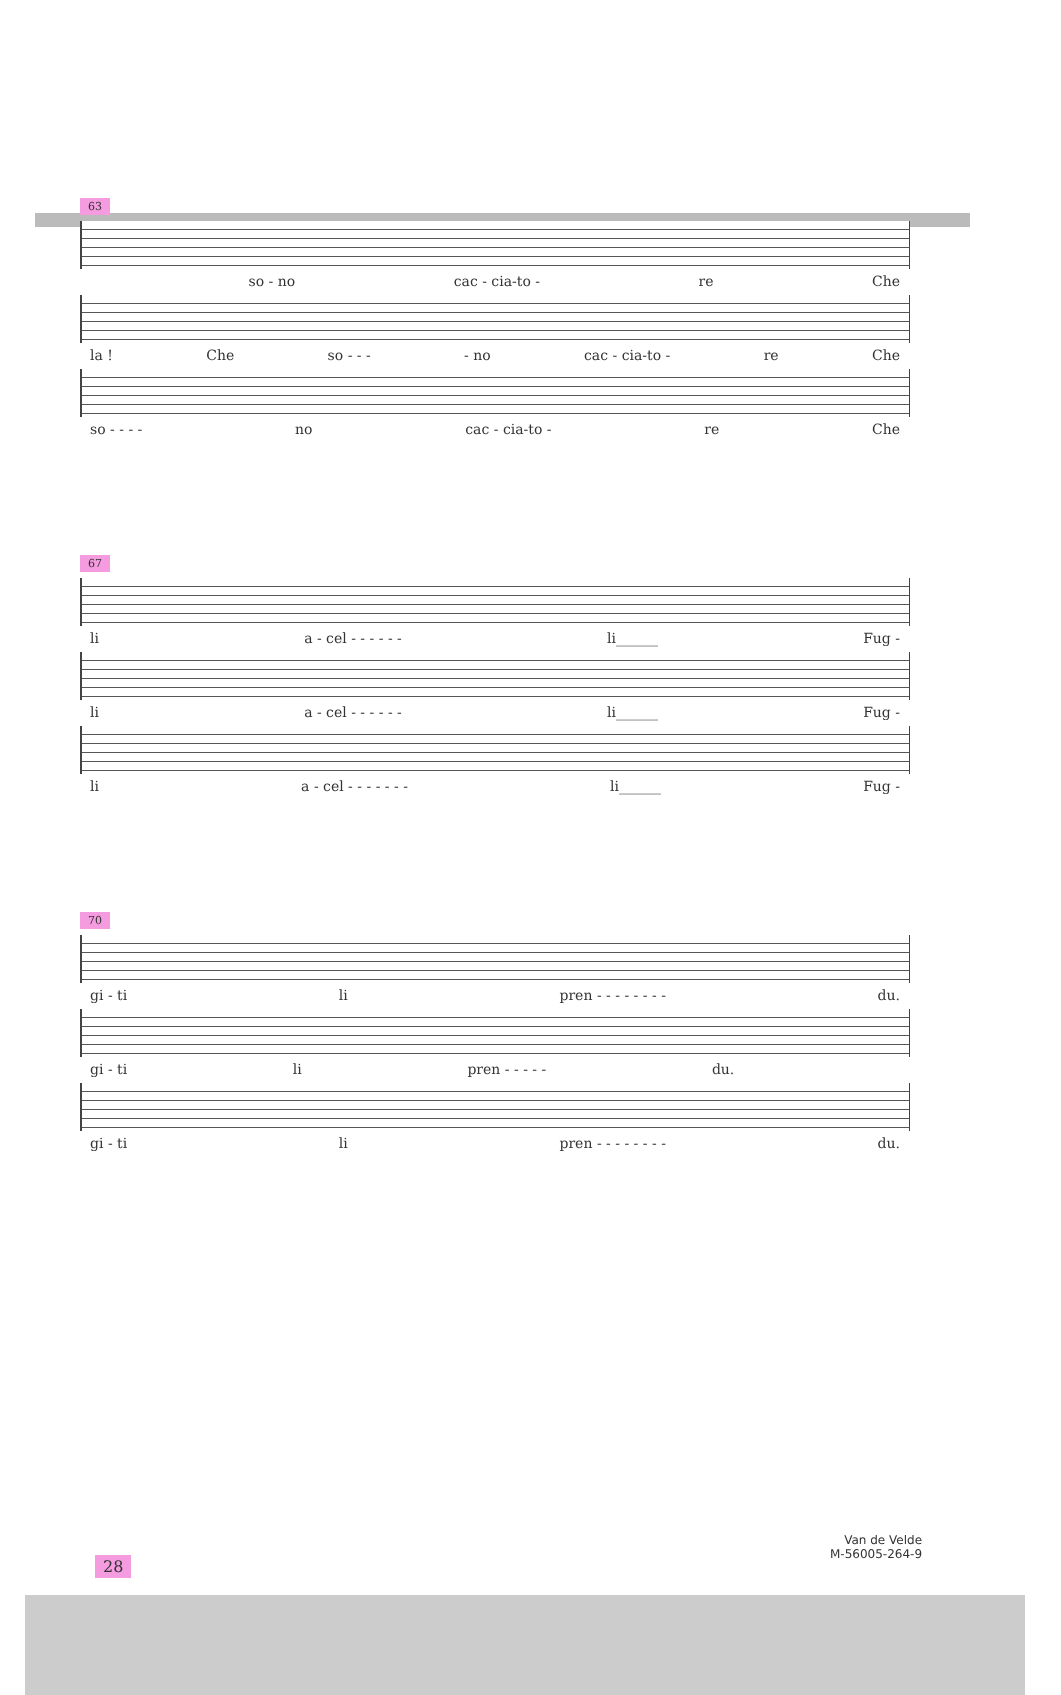63
so - no cac - cia-to - re Che
la ! Che so - - - - no cac - cia-to - re Che
so - - - - no cac - cia-to - re Che
67
li a - cel - - - - - - li______ Fug -
li a - cel - - - - - - li______ Fug -
li a - cel - - - - - - - li______ Fug -
70
gi - ti li pren - - - - - - - - du.
gi - ti li pren - - - - - du.
gi - ti li pren - - - - - - - - du.
Van de Velde
M-56005-264-9
28